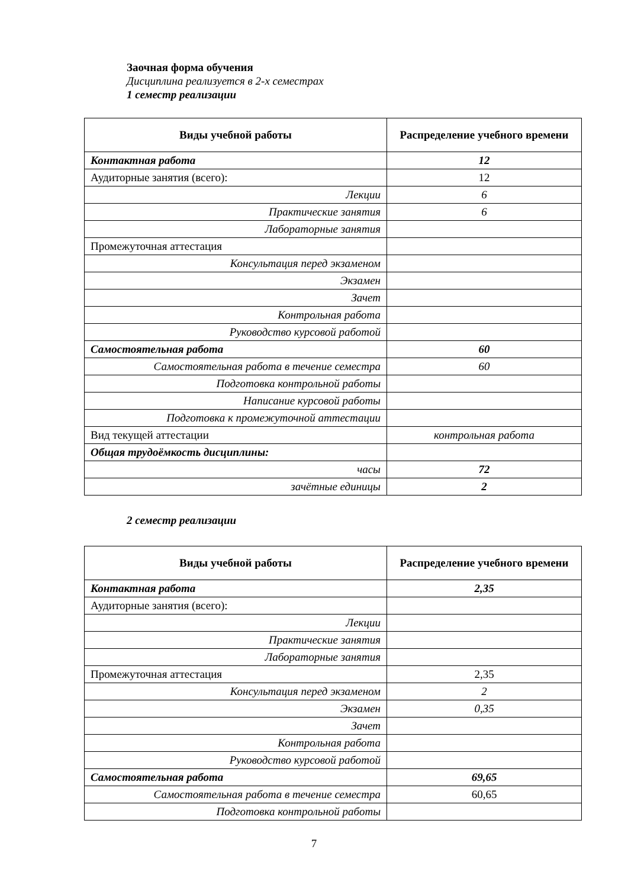Заочная форма обучения
Дисциплина реализуется в 2-х семестрах
1 семестр реализации
| Виды учебной работы | Распределение учебного времени |
| --- | --- |
| Контактная работа | 12 |
| Аудиторные занятия (всего): | 12 |
| Лекции | 6 |
| Практические занятия | 6 |
| Лабораторные занятия | |
| Промежуточная аттестация | |
| Консультация перед экзаменом | |
| Экзамен | |
| Зачет | |
| Контрольная работа | |
| Руководство курсовой работой | |
| Самостоятельная работа | 60 |
| Самостоятельная работа в течение семестра | 60 |
| Подготовка контрольной работы | |
| Написание курсовой работы | |
| Подготовка к промежуточной аттестации | |
| Вид текущей аттестации | контрольная работа |
| Общая трудоёмкость дисциплины: | |
| часы | 72 |
| зачётные единицы | 2 |
2 семестр реализации
| Виды учебной работы | Распределение учебного времени |
| --- | --- |
| Контактная работа | 2,35 |
| Аудиторные занятия (всего): | |
| Лекции | |
| Практические занятия | |
| Лабораторные занятия | |
| Промежуточная аттестация | 2,35 |
| Консультация перед экзаменом | 2 |
| Экзамен | 0,35 |
| Зачет | |
| Контрольная работа | |
| Руководство курсовой работой | |
| Самостоятельная работа | 69,65 |
| Самостоятельная работа в течение семестра | 60,65 |
| Подготовка контрольной работы | |
7